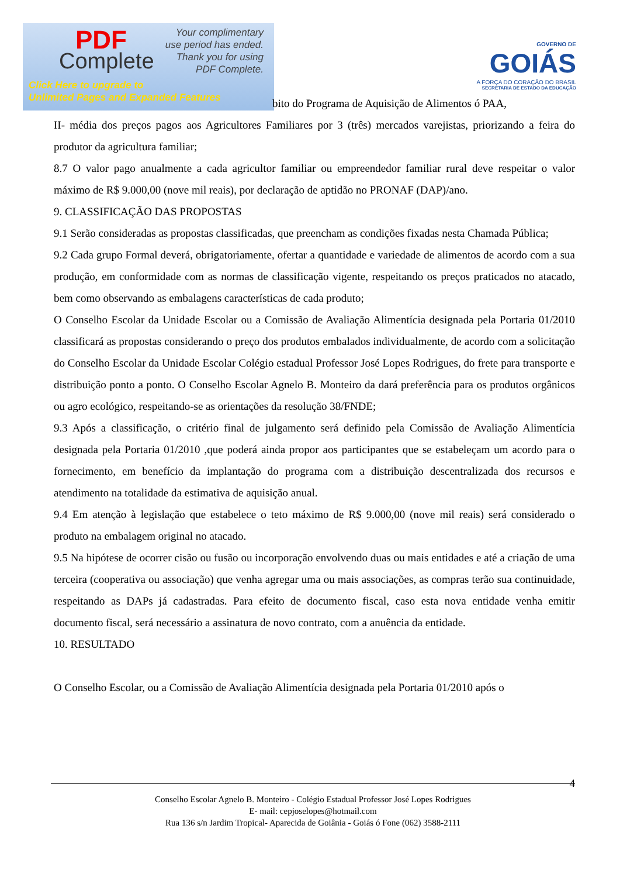PDF
Complete
Your complimentary
use period has ended.
Thank you for using
PDF Complete.
Click Here to upgrade to
Unlimited Pages and Expanded Features
GOVERNO DE
GOIÁS
A FORÇA DO CORAÇÃO DO BRASIL
SECRETARIA DE ESTADO DA EDUCAÇÃO
bito do Programa de Aquisição de Alimentos ó PAA,
II- média dos preços pagos aos Agricultores Familiares por 3 (três) mercados varejistas, priorizando a feira do produtor da agricultura familiar;
8.7 O valor pago anualmente a cada agricultor familiar ou empreendedor familiar rural deve respeitar o valor máximo de R$ 9.000,00 (nove mil reais), por declaração de aptidão no PRONAF (DAP)/ano.
9. CLASSIFICAÇÃO DAS PROPOSTAS
9.1 Serão consideradas as propostas classificadas, que preencham as condições fixadas nesta Chamada Pública;
9.2 Cada grupo Formal deverá, obrigatoriamente, ofertar a quantidade e variedade de alimentos de acordo com a sua produção, em conformidade com as normas de classificação vigente, respeitando os preços praticados no atacado, bem como observando as embalagens características de cada produto;
O Conselho Escolar da Unidade Escolar ou a Comissão de Avaliação Alimentícia designada pela Portaria 01/2010 classificará as propostas considerando o preço dos produtos embalados individualmente, de acordo com a solicitação do Conselho Escolar da Unidade Escolar Colégio estadual Professor José Lopes Rodrigues, do frete para transporte e distribuição ponto a ponto. O Conselho Escolar Agnelo B. Monteiro da dará preferência para os produtos orgânicos ou agro ecológico, respeitando-se as orientações da resolução 38/FNDE;
9.3 Após a classificação, o critério final de julgamento será definido pela Comissão de Avaliação Alimentícia designada pela Portaria 01/2010 ,que poderá ainda propor aos participantes que se estabeleçam um acordo para o fornecimento, em benefício da implantação do programa com a distribuição descentralizada dos recursos e atendimento na totalidade da estimativa de aquisição anual.
9.4 Em atenção à legislação que estabelece o teto máximo de R$ 9.000,00 (nove mil reais) será considerado o produto na embalagem original no atacado.
9.5 Na hipótese de ocorrer cisão ou fusão ou incorporação envolvendo duas ou mais entidades e até a criação de uma terceira (cooperativa ou associação) que venha agregar uma ou mais associações, as compras terão sua continuidade, respeitando as DAPs já cadastradas. Para efeito de documento fiscal, caso esta nova entidade venha emitir documento fiscal, será necessário a assinatura de novo contrato, com a anuência da entidade.
10. RESULTADO
O Conselho Escolar, ou a Comissão de Avaliação Alimentícia designada pela Portaria 01/2010 após o
4
Conselho Escolar Agnelo B. Monteiro - Colégio Estadual Professor José Lopes Rodrigues
E- mail: cepjoselopes@hotmail.com
Rua 136 s/n Jardim Tropical- Aparecida de Goiânia - Goiás ó Fone (062) 3588-2111